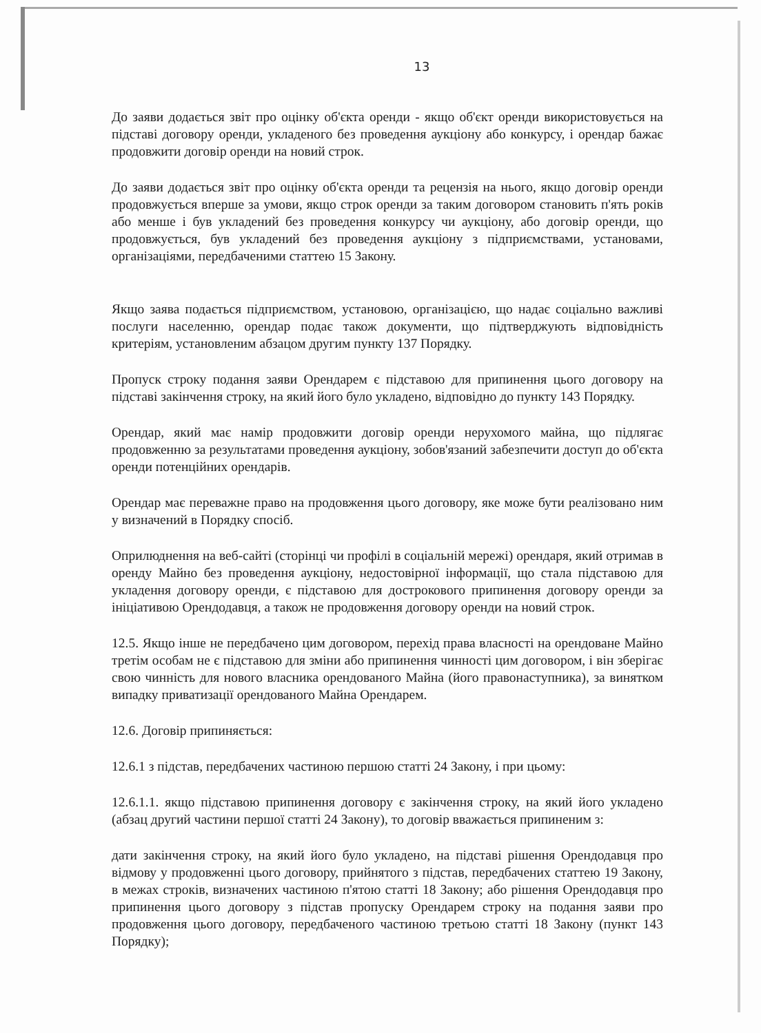13
До заяви додається звіт про оцінку об'єкта оренди - якщо об'єкт оренди використовується на підставі договору оренди, укладеного без проведення аукціону або конкурсу, і орендар бажає продовжити договір оренди на новий строк.
До заяви додається звіт про оцінку об'єкта оренди та рецензія на нього, якщо договір оренди продовжується вперше за умови, якщо строк оренди за таким договором становить п'ять років або менше і був укладений без проведення конкурсу чи аукціону, або договір оренди, що продовжується, був укладений без проведення аукціону з підприємствами, установами, організаціями, передбаченими статтею 15 Закону.
Якщо заява подається підприємством, установою, організацією, що надає соціально важливі послуги населенню, орендар подає також документи, що підтверджують відповідність критеріям, установленим абзацом другим пункту 137 Порядку.
Пропуск строку подання заяви Орендарем є підставою для припинення цього договору на підставі закінчення строку, на який його було укладено, відповідно до пункту 143 Порядку.
Орендар, який має намір продовжити договір оренди нерухомого майна, що підлягає продовженню за результатами проведення аукціону, зобов'язаний забезпечити доступ до об'єкта оренди потенційних орендарів.
Орендар має переважне право на продовження цього договору, яке може бути реалізовано ним у визначений в Порядку спосіб.
Оприлюднення на веб-сайті (сторінці чи профілі в соціальній мережі) орендаря, який отримав в оренду Майно без проведення аукціону, недостовірної інформації, що стала підставою для укладення договору оренди, є підставою для дострокового припинення договору оренди за ініціативою Орендодавця, а також не продовження договору оренди на новий строк.
12.5. Якщо інше не передбачено цим договором, перехід права власності на орендоване Майно третім особам не є підставою для зміни або припинення чинності цим договором, і він зберігає свою чинність для нового власника орендованого Майна (його правонаступника), за винятком випадку приватизації орендованого Майна Орендарем.
12.6. Договір припиняється:
12.6.1 з підстав, передбачених частиною першою статті 24 Закону, і при цьому:
12.6.1.1. якщо підставою припинення договору є закінчення строку, на який його укладено (абзац другий частини першої статті 24 Закону), то договір вважається припиненим з:
дати закінчення строку, на який його було укладено, на підставі рішення Орендодавця про відмову у продовженні цього договору, прийнятого з підстав, передбачених статтею 19 Закону, в межах строків, визначених частиною п'ятою статті 18 Закону; або рішення Орендодавця про припинення цього договору з підстав пропуску Орендарем строку на подання заяви про продовження цього договору, передбаченого частиною третьою статті 18 Закону (пункт 143 Порядку);